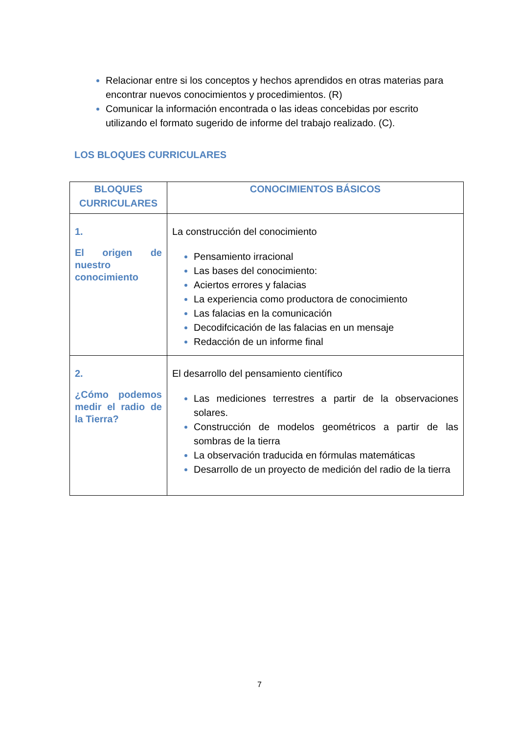Relacionar entre si los conceptos y hechos aprendidos en otras materias para encontrar nuevos conocimientos y procedimientos. (R)
Comunicar la información encontrada o las ideas concebidas por escrito utilizando el formato sugerido de informe del trabajo realizado. (C).
LOS BLOQUES CURRICULARES
| BLOQUES CURRICULARES | CONOCIMIENTOS BÁSICOS |
| --- | --- |
| 1. El origen de nuestro conocimiento | La construcción del conocimiento Pensamiento irracional Las bases del conocimiento: Aciertos errores y falacias La experiencia como productora de conocimiento Las falacias en la comunicación Decodifcicación de las falacias en un mensaje Redacción de un informe final |
| 2. ¿Cómo podemos medir el radio de la Tierra? | El desarrollo del pensamiento científico Las mediciones terrestres a partir de la observaciones solares. Construcción de modelos geométricos a partir de las sombras de la tierra La observación traducida en fórmulas matemáticas Desarrollo de un proyecto de medición del radio de la tierra |
7